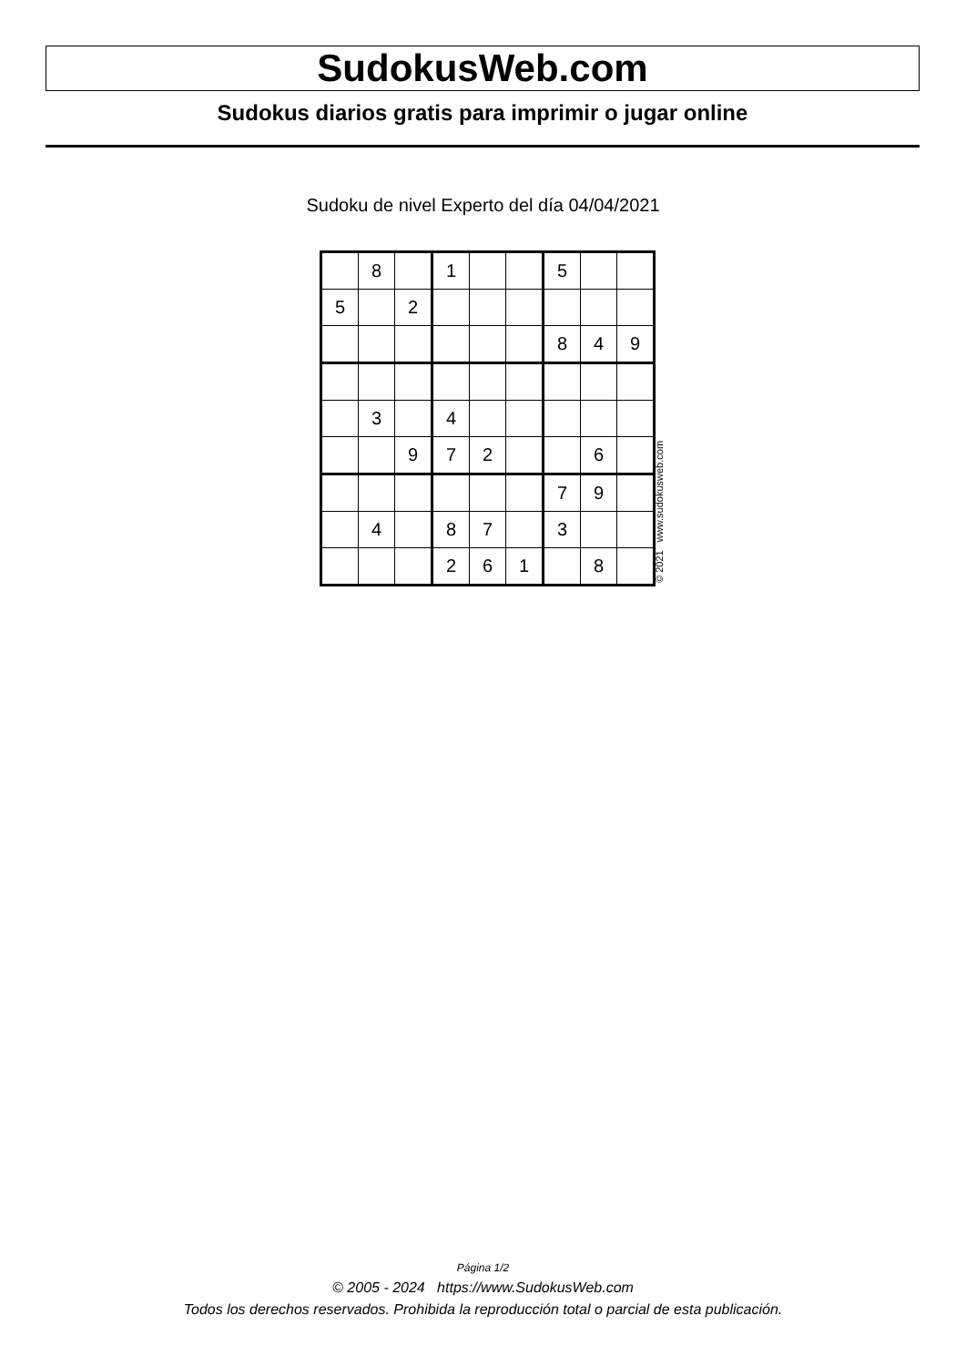SudokusWeb.com
Sudokus diarios gratis para imprimir o jugar online
Sudoku de nivel Experto del día 04/04/2021
| | 8 | | 1 | | | 5 | | |
| 5 | | 2 | | | | | | |
| | | | | | | 8 | 4 | 9 |
| | 3 | | 4 | | | | | |
| | | 9 | 7 | 2 | | | 6 | |
| | | | | | | 7 | 9 | |
| | 4 | | 8 | 7 | | 3 | | |
| | | | 2 | 6 | 1 | | 8 | |
© 2021 www.sudokusweb.com
Página 1/2
© 2005 - 2024 https://www.SudokusWeb.com
Todos los derechos reservados. Prohibida la reproducción total o parcial de esta publicación.